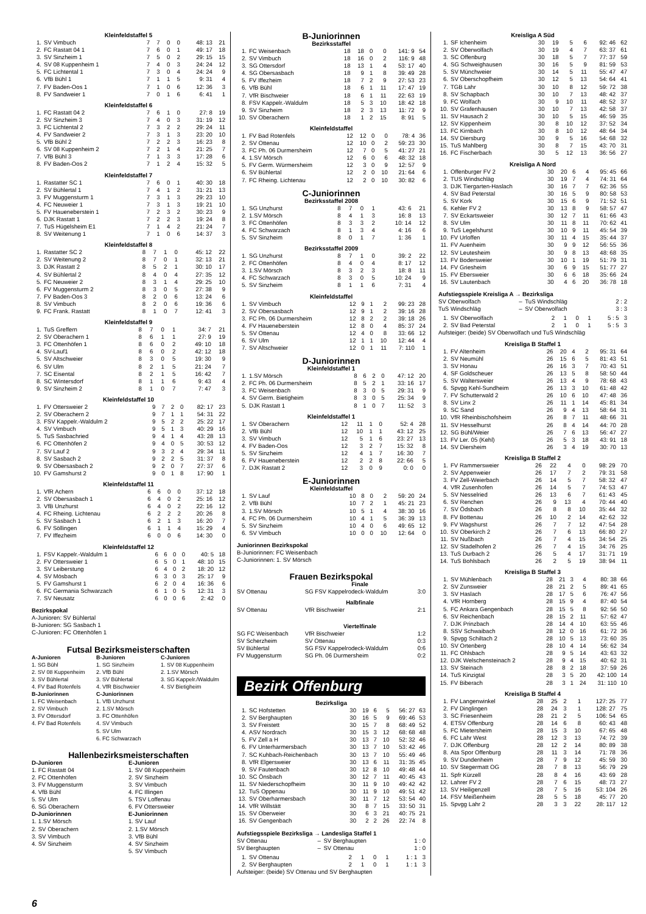Kleinfeldstaffel 5
| 1. | SV Vimbuch | 7 | 7 | 0 | 0 | 48: 13 | 21 |
| 2. | FC Rastatt 04 1 | 7 | 6 | 0 | 1 | 49: 17 | 18 |
| 3. | SV Sinzheim 1 | 7 | 5 | 0 | 2 | 29: 15 | 15 |
| 4. | SV 08 Kuppenheim 1 | 7 | 4 | 0 | 3 | 24: 24 | 12 |
| 5. | FC Lichtental 1 | 7 | 3 | 0 | 4 | 24: 24 | 9 |
| 6. | VfB Bühl 1 | 7 | 1 | 1 | 5 | 9: 31 | 4 |
| 7. | FV Baden-Oos 1 | 7 | 1 | 0 | 6 | 12: 36 | 3 |
| 8. | FV Sandweier 1 | 7 | 0 | 1 | 6 | 6: 41 | 1 |
Kleinfeldstaffel 6
| 1. | FC Rastatt 04 2 | 7 | 6 | 1 | 0 | 27: 8 | 19 |
| 2. | SV Sinzheim 3 | 7 | 4 | 0 | 3 | 31: 19 | 12 |
| 3. | FC Lichtental 2 | 7 | 3 | 2 | 2 | 29: 24 | 11 |
| 4. | FV Sandweier 2 | 7 | 3 | 1 | 3 | 23: 20 | 10 |
| 5. | VfB Bühl 2 | 7 | 2 | 2 | 3 | 16: 23 | 8 |
| 6. | SV 08 Kuppenheim 2 | 7 | 2 | 1 | 4 | 21: 25 | 7 |
| 7. | VfB Bühl 3 | 7 | 1 | 3 | 3 | 17: 28 | 6 |
| 8. | FV Baden-Oos 2 | 7 | 1 | 2 | 4 | 15: 32 | 5 |
Kleinfeldstaffel 7
| 1. | Rastatter SC 1 | 7 | 6 | 0 | 1 | 40: 30 | 18 |
| 2. | SV Bühlertal 1 | 7 | 4 | 1 | 2 | 31: 21 | 13 |
| 3. | FV Muggensturm 1 | 7 | 3 | 1 | 3 | 29: 23 | 10 |
| 4. | FC Neuweier 1 | 7 | 3 | 1 | 3 | 19: 21 | 10 |
| 5. | FV Haueneberstein 1 | 7 | 2 | 3 | 2 | 30: 23 | 9 |
| 6. | DJK Rastatt 1 | 7 | 2 | 2 | 3 | 19: 24 | 8 |
| 7. | TuS Hügelsheim E1 | 7 | 1 | 4 | 2 | 21: 24 | 7 |
| 8. | SV Weitenung 1 | 7 | 1 | 0 | 6 | 14: 37 | 3 |
Kleinfeldstaffel 8
| 1. | Rastatter SC 2 | 8 | 7 | 1 | 0 | 45: 12 | 22 |
| 2. | SV Weitenung 2 | 8 | 7 | 0 | 1 | 32: 13 | 21 |
| 3. | DJK Rastatt 2 | 8 | 5 | 2 | 1 | 30: 10 | 17 |
| 4. | SV Bühlertal 2 | 8 | 4 | 0 | 4 | 27: 35 | 12 |
| 5. | FC Neuweier 2 | 8 | 3 | 1 | 4 | 29: 25 | 10 |
| 6. | FV Muggensturm 2 | 8 | 3 | 0 | 5 | 27: 38 | 9 |
| 7. | FV Baden-Oos 3 | 8 | 2 | 0 | 6 | 13: 24 | 6 |
| 8. | SV Vimbuch | 8 | 2 | 0 | 6 | 19: 36 | 6 |
| 9. | FC Frank. Rastatt | 8 | 1 | 0 | 7 | 12: 41 | 3 |
Kleinfeldstaffel 9
| 1. | TuS Greffern | 8 | 7 | 0 | 1 | 34: 7 | 21 |
| 2. | SV Oberachern 1 | 8 | 6 | 1 | 1 | 27: 9 | 19 |
| 3. | FC Ottenhöfen 1 | 8 | 6 | 0 | 2 | 49: 10 | 18 |
| 4. | SV-Lauf1 | 8 | 6 | 0 | 2 | 42: 12 | 18 |
| 5. | SV Altschweier | 8 | 3 | 0 | 5 | 19: 30 | 9 |
| 6. | SV Ulm | 8 | 2 | 1 | 5 | 21: 24 | 7 |
| 7. | SC Eisental | 8 | 2 | 1 | 5 | 16: 42 | 7 |
| 8. | SC Wintersdorf | 8 | 1 | 1 | 6 | 9: 43 | 4 |
| 9. | SV Sinzheim 2 | 8 | 1 | 0 | 7 | 7: 47 | 3 |
Kleinfeldstaffel 10
| 1. | FV Ottersweier 2 | 9 | 7 | 2 | 0 | 82: 17 | 23 |
| 2. | SV Oberachern 2 | 9 | 7 | 1 | 1 | 54: 31 | 22 |
| 3. | FSV Kappelr.-Waldulm 2 | 9 | 5 | 2 | 2 | 25: 22 | 17 |
| 4. | SV Vimbuch | 9 | 5 | 1 | 3 | 40: 29 | 16 |
| 5. | TuS Sasbachried | 9 | 4 | 1 | 4 | 43: 28 | 13 |
| 6. | FC Ottenhöfen 2 | 9 | 4 | 0 | 5 | 30: 53 | 12 |
| 7. | SV Lauf 2 | 9 | 3 | 2 | 4 | 29: 34 | 11 |
| 8. | SV Sasbach 2 | 9 | 2 | 2 | 5 | 31: 37 | 8 |
| 9. | SV Obersasbach 2 | 9 | 2 | 0 | 7 | 27: 37 | 6 |
| 10. | FV Gamshurst 2 | 9 | 0 | 1 | 8 | 17: 90 | 1 |
Kleinfeldstaffel 11
| 1. | VfR Achern | 6 | 6 | 0 | 0 | 37: 12 | 18 |
| 2. | SV Obersasbach 1 | 6 | 4 | 0 | 2 | 25: 16 | 12 |
| 3. | VfB Unzhurst | 6 | 4 | 0 | 2 | 22: 16 | 12 |
| 4. | FC Rheing. Lichtenau | 6 | 2 | 2 | 2 | 20: 26 | 8 |
| 5. | SV Sasbach 1 | 6 | 2 | 1 | 3 | 16: 20 | 7 |
| 6. | FV Söllingen | 6 | 1 | 1 | 4 | 15: 29 | 4 |
| 7. | FV Iffezheim | 6 | 0 | 0 | 6 | 14: 30 | 0 |
Kleinfeldstaffel 12
| 1. | FSV Kappelr.-Waldulm 1 | 6 | 6 | 0 | 0 | 40: 5 | 18 |
| 2. | FV Ottersweier 1 | 6 | 5 | 0 | 1 | 48: 10 | 15 |
| 3. | SV Leiberstung | 6 | 4 | 0 | 2 | 18: 20 | 12 |
| 4. | SV Mösbach | 6 | 3 | 0 | 3 | 25: 17 | 9 |
| 5. | FV Gamshurst 1 | 6 | 2 | 0 | 4 | 16: 36 | 6 |
| 6. | FC Germania Schwarzach | 6 | 1 | 0 | 5 | 12: 31 | 3 |
| 7. | SV Neusatz | 6 | 0 | 0 | 6 | 2: 42 | 0 |
Bezirkspokal
A-Junioren: SV Bühlertal
B-Junioren: SG Sasbach 1
C-Junioren: FC Ottenhöfen 1
Futsal Bezirksmeisterschaften
A-Junioren
1. SG Bühl
2. SV 08 Kuppenheim
3. SV Bühlertal
4. FV Bad Rotenfels
B-Juniorinnen
1. FC Weisenbach
2. SV Vimbuch
3. FV Ottersdorf
4. FV Bad Rotenfels
B-Junioren
1. SG Sinzheim
2. VfB Bühl
3. SV Bühlertal
4. VfR Bischweier
C-Juniorinnen
1. VfB Unzhurst
2. 1.SV Mörsch
3. FC Ottenhöfen
4. SV Vimbuch
5. SV Ulm
6. FC Schwarzach
C-Junioren
1. SV 08 Kuppenheim
2. 1.SV Mörsch
3. SG Kappelr./Waldulm
4. SV Bietigheim
Hallenbezirksmeisterschaften
D-Junioren
1. FC Rastatt 04
2. FC Ottenhöfen
3. FV Muggensturm
4. VfB Bühl
5. SV Ulm
6. SG Oberachern
D-Juniorinnen
1. 1.SV Mörsch
2. SV Oberachern
3. SV Vimbuch
4. SV Sinzheim
E-Junioren
1. SV 08 Kuppenheim
2. SV Sinzheim
3. SV Vimbuch
4. FC Illingen
5. TSV Loffenau
6. FV Ottersweier
E-Juniorinnen
1. SV Lauf
2. 1.SV Mörsch
3. VfB Bühl
4. SV Sinzheim
5. SV Vimbuch
B-Juniorinnen
Bezirksstaffel
| 1. | FC Weisenbach | 18 | 18 | 0 | 0 | 141: 9 | 54 |
| 2. | SV Vimbuch | 18 | 16 | 0 | 2 | 116: 9 | 48 |
| 3. | SG Ottersdorf | 18 | 13 | 1 | 4 | 53: 17 | 40 |
| 4. | SG Obersasbach | 18 | 9 | 1 | 8 | 39: 49 | 28 |
| 5. | FV Iffezheim | 18 | 7 | 2 | 9 | 27: 53 | 23 |
| 6. | VfB Bühl | 18 | 6 | 1 | 11 | 17: 47 | 19 |
| 7. | VfR Bischweier | 18 | 6 | 1 | 11 | 22: 63 | 19 |
| 8. | FSV Kappelr.-Waldulm | 18 | 5 | 3 | 10 | 18: 42 | 18 |
| 9. | SV Sinzheim | 18 | 2 | 3 | 13 | 11: 72 | 9 |
| 10. | SV Oberachern | 18 | 1 | 2 | 15 | 8: 91 | 5 |
Kleinfeldstaffel
| 1. | FV Bad Rotenfels | 12 | 12 | 0 | 0 | 78: 4 | 36 |
| 2. | SV Ottenau | 12 | 10 | 0 | 2 | 59: 23 | 30 |
| 3. | FC Ph. 06 Durmersheim | 12 | 7 | 0 | 5 | 41: 27 | 21 |
| 4. | 1.SV Mörsch | 12 | 6 | 0 | 6 | 48: 32 | 18 |
| 5. | FV Germ. Würmersheim | 12 | 3 | 0 | 9 | 12: 57 | 9 |
| 6. | SV Bühlertal | 12 | 2 | 0 | 10 | 21: 64 | 6 |
| 7. | FC Rheing. Lichtenau | 12 | 2 | 0 | 10 | 30: 82 | 6 |
C-Juniorinnen
Bezirksstaffel 2008
| 1. | SG Unzhurst | 8 | 7 | 0 | 1 | 43: 6 | 21 |
| 2. | 1.SV Mörsch | 8 | 4 | 1 | 3 | 16: 8 | 13 |
| 3. | FC Ottenhöfen | 8 | 3 | 3 | 2 | 10: 14 | 12 |
| 4. | FC Schwarzach | 8 | 1 | 3 | 4 | 4: 16 | 6 |
| 5. | SV Sinzheim | 8 | 0 | 1 | 7 | 1: 36 | 1 |
Bezirksstaffel 2009
| 1. | SG Unzhurst | 8 | 7 | 1 | 0 | 39: 2 | 22 |
| 2. | FC Ottenhöfen | 8 | 4 | 0 | 4 | 8: 17 | 12 |
| 3. | 1.SV Mörsch | 8 | 3 | 2 | 3 | 18: 8 | 11 |
| 4. | FC Schwarzach | 8 | 3 | 0 | 5 | 10: 24 | 9 |
| 5. | SV Sinzheim | 8 | 1 | 1 | 6 | 7: 31 | 4 |
Kleinfeldstaffel
| 1. | SV Vimbuch | 12 | 9 | 1 | 2 | 99: 23 | 28 |
| 2. | SV Obersasbach | 12 | 9 | 1 | 2 | 39: 16 | 28 |
| 3. | FC Ph. 06 Durmersheim | 12 | 8 | 2 | 2 | 39: 18 | 26 |
| 4. | FV Haueneberstein | 12 | 8 | 0 | 4 | 85: 37 | 24 |
| 5. | SV Ottenau | 12 | 4 | 0 | 8 | 33: 66 | 12 |
| 6. | SV Ulm | 12 | 1 | 1 | 10 | 12: 44 | 4 |
| 7. | SV Altschweier | 12 | 0 | 1 | 11 | 7: 110 | 1 |
D-Juniorinnen
Kleinfeldstaffel 1
| 1. | 1.SV Mörsch | 8 | 6 | 2 | 0 | 47: 12 | 20 |
| 2. | FC Ph. 06 Durmersheim | 8 | 5 | 2 | 1 | 33: 16 | 17 |
| 3. | FC Weisenbach | 8 | 3 | 0 | 5 | 29: 31 | 9 |
| 4. | SV Germ. Bietigheim | 8 | 3 | 0 | 5 | 25: 34 | 9 |
| 5. | DJK Rastatt 1 | 8 | 1 | 0 | 7 | 11: 52 | 3 |
Kleinfeldstaffel 1
| 1. | SV Oberachern | 12 | 11 | 1 | 0 | 52: 4 | 28 |
| 2. | VfB Bühl | 12 | 10 | 1 | 1 | 43: 12 | 25 |
| 3. | SV Vimbuch | 12 | 5 | 1 | 6 | 23: 27 | 13 |
| 4. | FV Baden-Oos | 12 | 3 | 2 | 7 | 15: 32 | 8 |
| 5. | SV Sinzheim | 12 | 4 | 1 | 7 | 16: 30 | 7 |
| 6. | FV Haueneberstein | 12 | 2 | 2 | 8 | 22: 66 | 5 |
| 7. | DJK Rastatt 2 | 12 | 3 | 0 | 9 | 0: 0 | 0 |
E-Juniorinnen
Kleinfeldstaffel
| 1. | SV Lauf | 10 | 8 | 0 | 2 | 59: 20 | 24 |
| 2. | VfB Bühl | 10 | 7 | 2 | 1 | 45: 21 | 23 |
| 3. | 1.SV Mörsch | 10 | 5 | 1 | 4 | 38: 30 | 16 |
| 4. | FC Ph. 06 Durmersheim | 10 | 4 | 1 | 5 | 36: 39 | 13 |
| 5. | SV Sinzheim | 10 | 4 | 0 | 6 | 49: 65 | 12 |
| 6. | SV Vimbuch | 10 | 0 | 0 | 10 | 12: 64 | 0 |
Juniorinnen Bezirkspokal
B-Juniorinnen: FC Weisenbach
C-Juniorinnen: 1. SV Mörsch
Frauen Bezirkspokal
| | Finale | |
| SV Ottenau | SG FSV Kappelrodeck-Waldulm | 3:0 |
| | Halbfinale | |
| SV Ottenau | VfR Bischweier | 2:1 |
| | Viertelfinale | |
| SG FC Weisenbach | VfR Bischweier | 1:2 |
| SV Scherzheim | SV Ottenau | 0:3 |
| SV Bühlertal | SG FSV Kappelrodeck-Waldulm | 0:6 |
| FV Muggensturm | SG Ph. 06 Durmersheim | 0:2 |
Bezirk Offenburg
Bezirksliga
| 1. | SC Hofstetten | 30 | 19 | 6 | 5 | 56: 27 | 63 |
| 2. | SV Berghaupten | 30 | 16 | 5 | 9 | 69: 46 | 53 |
| 3. | SV Freistett | 30 | 15 | 7 | 8 | 68: 49 | 52 |
| 4. | ASV Nordrach | 30 | 15 | 3 | 12 | 68: 68 | 48 |
| 5. | FV Zell a H | 30 | 13 | 7 | 10 | 52: 32 | 46 |
| 6. | FV Unterharmersbach | 30 | 13 | 7 | 10 | 53: 42 | 46 |
| 7. | SC Kuhbach-Reichenbach | 30 | 13 | 7 | 10 | 55: 49 | 46 |
| 8. | VfR Elgersweier | 30 | 13 | 6 | 11 | 31: 35 | 45 |
| 9. | SV Fautenbach | 30 | 12 | 8 | 10 | 49: 48 | 44 |
| 10. | SC Önsbach | 30 | 12 | 7 | 11 | 40: 45 | 43 |
| 11. | SV Niederschopfheim | 30 | 11 | 9 | 10 | 49: 42 | 42 |
| 12. | TuS Oppenau | 30 | 11 | 9 | 10 | 49: 51 | 42 |
| 13. | SV Oberharmersbach | 30 | 11 | 7 | 12 | 53: 54 | 40 |
| 14. | VfR Willstätt | 30 | 8 | 7 | 15 | 33: 50 | 31 |
| 15. | SV Oberweier | 30 | 6 | 3 | 21 | 40: 75 | 21 |
| 16. | SV Gengenbach | 30 | 2 | 2 | 26 | 22: 74 | 8 |
Aufstiegsspiele Bezirksliga → Landesliga Staffel 1
| SV Ottenau | – | SV Berghaupten | 1 : 0 |
| SV Berghaupten | – | SV Ottenau | 1 : 0 |
| 1. | SV Ottenau | 2 | 1 | 0 | 1 | 1 : 1 | 3 |
| 2. | SV Berghaupten | 2 | 1 | 0 | 1 | 1 : 1 | 3 |
Aufsteiger: (beide) SV Ottenau und SV Berghaupten
Kreisliga A Süd
| 1. | SF Ichenheim | 30 | 19 | 5 | 6 | 92: 46 | 62 |
| 2. | SV Oberwolfach | 30 | 19 | 4 | 7 | 63: 37 | 61 |
| 3. | SC Offenburg | 30 | 18 | 5 | 7 | 77: 37 | 59 |
| 4. | SG Schweighausen | 30 | 16 | 5 | 9 | 81: 59 | 53 |
| 5. | SV Münchweier | 30 | 14 | 5 | 11 | 55: 47 | 47 |
| 6. | SV Oberschopfheim | 30 | 12 | 5 | 13 | 54: 64 | 41 |
| 7. | TGB Lahr | 30 | 10 | 8 | 12 | 59: 72 | 38 |
| 8. | SV Schapbach | 30 | 10 | 7 | 13 | 48: 42 | 37 |
| 9. | FC Wolfach | 30 | 9 | 10 | 11 | 48: 52 | 37 |
| 10. | SV Grafenhausen | 30 | 10 | 7 | 13 | 42: 58 | 37 |
| 11. | SV Hausach 2 | 30 | 10 | 5 | 15 | 46: 59 | 35 |
| 12. | SV Kippenheim | 30 | 8 | 10 | 12 | 37: 52 | 34 |
| 13. | FC Kirnbach | 30 | 8 | 10 | 12 | 48: 64 | 34 |
| 14. | SV Diersburg | 30 | 9 | 5 | 16 | 54: 68 | 32 |
| 15. | TuS Mahlberg | 30 | 8 | 7 | 15 | 43: 70 | 31 |
| 16. | FC Fischerbach | 30 | 5 | 12 | 13 | 36: 56 | 27 |
Kreisliga A Nord
| 1. | Offenburger FV 2 | 30 | 20 | 6 | 4 | 95: 45 | 66 |
| 2. | TUS Windschläg | 30 | 19 | 7 | 4 | 74: 31 | 64 |
| 3. | DJK Tiergarten-Haslach | 30 | 16 | 7 | 7 | 62: 36 | 55 |
| 4. | SV Bad Peterstal | 30 | 16 | 5 | 9 | 80: 58 | 53 |
| 5. | SV Kork | 30 | 15 | 6 | 9 | 71: 52 | 51 |
| 6. | Kehler FV 2 | 30 | 13 | 8 | 9 | 58: 57 | 47 |
| 7. | SV Eckartsweier | 30 | 12 | 7 | 11 | 61: 66 | 43 |
| 8. | SV Ulm | 30 | 11 | 8 | 11 | 70: 62 | 41 |
| 9. | TuS Legelshurst | 30 | 10 | 9 | 11 | 45: 54 | 39 |
| 10. | FV Urloffen | 30 | 11 | 4 | 15 | 35: 44 | 37 |
| 11. | FV Auenheim | 30 | 9 | 9 | 12 | 56: 55 | 36 |
| 12. | SV Leutesheim | 30 | 9 | 8 | 13 | 48: 68 | 35 |
| 13. | FV Bodersweier | 30 | 10 | 1 | 19 | 51: 79 | 31 |
| 14. | FV Griesheim | 30 | 6 | 9 | 15 | 51: 77 | 27 |
| 15. | FV Ebersweier | 30 | 6 | 6 | 18 | 35: 66 | 24 |
| 16. | SV Lautenbach | 30 | 4 | 6 | 20 | 36: 78 | 18 |
Aufstiegsspiele Kreisliga A → Bezirksliga
| SV Oberwolfach | – | TuS Windschläg | 2 : 2 |
| TuS Windschläg | – | SV Oberwolfach | 3 : 3 |
| 1. | SV Oberwolfach | 2 | 1 | 0 | 1 | 5 : 5 | 3 |
| 2. | SV Bad Peterstal | 2 | 1 | 0 | 1 | 5 : 5 | 3 |
Aufsteiger: (beide) SV Oberwolfach und TuS Windschläg
Kreisliga B Staffel 1
| 1. | FV Altenheim | 26 | 20 | 4 | 2 | 95: 31 | 64 |
| 2. | SV Neumühl | 26 | 15 | 6 | 5 | 81: 43 | 51 |
| 3. | SV Honau | 26 | 16 | 3 | 7 | 70: 43 | 51 |
| 4. | SF Goldscheuer | 26 | 13 | 5 | 8 | 58: 50 | 44 |
| 5. | SV Waltersweier | 26 | 13 | 4 | 9 | 78: 68 | 43 |
| 6. | Spvgg Kehl-Sundheim | 26 | 13 | 3 | 10 | 61: 48 | 42 |
| 7. | FV Schutterwald 2 | 26 | 10 | 6 | 10 | 47: 48 | 36 |
| 8. | SV Linx 2 | 26 | 11 | 1 | 14 | 45: 81 | 34 |
| 9. | SC Sand | 26 | 9 | 4 | 13 | 58: 64 | 31 |
| 10. | VfR Rheinbischofsheim | 26 | 8 | 7 | 11 | 48: 66 | 31 |
| 11. | SV Hesselhurst | 26 | 8 | 4 | 14 | 44: 70 | 28 |
| 12. | SG Bühl/Weier | 26 | 7 | 6 | 13 | 56: 47 | 27 |
| 13. | FV Ler. 05 (Kehl) | 26 | 5 | 3 | 18 | 43: 91 | 18 |
| 14. | SV Diersheim | 26 | 3 | 4 | 19 | 30: 70 | 13 |
Kreisliga B Staffel 2
| 1. | FV Rammersweier | 26 | 22 | 4 | 0 | 98: 29 | 70 |
| 2. | SV Appenweier | 26 | 17 | 7 | 2 | 79: 31 | 58 |
| 3. | FV Zell-Weierbach | 26 | 14 | 5 | 7 | 58: 32 | 47 |
| 4. | VfR Zusenhofen | 26 | 14 | 5 | 7 | 74: 53 | 47 |
| 5. | SV Nesselried | 26 | 13 | 6 | 7 | 61: 43 | 45 |
| 6. | SV Renchen | 26 | 9 | 13 | 4 | 70: 44 | 40 |
| 7. | SV Ödsbach | 26 | 8 | 8 | 10 | 35: 44 | 32 |
| 8. | FV Bottenau | 26 | 10 | 2 | 14 | 42: 62 | 32 |
| 9. | FV Wagshurst | 26 | 7 | 7 | 12 | 47: 54 | 28 |
| 10. | SV Oberkirch 2 | 26 | 7 | 6 | 13 | 66: 80 | 27 |
| 11. | SV Nußbach | 26 | 7 | 4 | 15 | 34: 54 | 25 |
| 12. | SV Stadelhofen 2 | 26 | 7 | 4 | 15 | 34: 76 | 25 |
| 13. | TuS Durbach 2 | 26 | 5 | 4 | 17 | 31: 71 | 19 |
| 14. | TuS Bohlsbach | 26 | 2 | 5 | 19 | 38: 94 | 11 |
Kreisliga B Staffel 3
| 1. | SV Mühlenbach | 28 | 21 | 3 | 4 | 80: 38 | 66 |
| 2. | SV Zunsweier | 28 | 21 | 2 | 5 | 89: 41 | 65 |
| 3. | SV Haslach | 28 | 17 | 5 | 6 | 76: 47 | 56 |
| 4. | VfR Hornberg | 28 | 15 | 9 | 4 | 87: 40 | 54 |
| 5. | FC Ankara Gengenbach | 28 | 15 | 5 | 8 | 92: 56 | 50 |
| 6. | SV Reichenbach | 28 | 15 | 2 | 11 | 57: 62 | 47 |
| 7. | DJK Prinzbach | 28 | 14 | 4 | 10 | 63: 55 | 46 |
| 8. | SSV Schwaibach | 28 | 12 | 0 | 16 | 61: 72 | 36 |
| 9. | Spvgg Schiltach 2 | 28 | 10 | 5 | 13 | 73: 60 | 35 |
| 10. | SV Ortenberg | 28 | 10 | 4 | 14 | 56: 62 | 34 |
| 11. | FC Ohlsbach | 28 | 9 | 5 | 14 | 43: 63 | 32 |
| 12. | DJK Welschensteinach 2 | 28 | 9 | 4 | 15 | 40: 62 | 31 |
| 13. | SV Steinach | 28 | 8 | 2 | 18 | 37: 59 | 26 |
| 14. | TuS Kinzigtal | 28 | 3 | 5 | 20 | 42: 100 | 14 |
| 15. | FV Biberach | 28 | 3 | 1 | 24 | 31: 110 | 10 |
Kreisliga B Staffel 4
| 1. | FV Langenwinkel | 28 | 25 | 2 | 1 | 127: 25 | 77 |
| 2. | FV Dinglingen | 28 | 24 | 3 | 1 | 128: 27 | 75 |
| 3. | SC Friesenheim | 28 | 21 | 2 | 5 | 106: 54 | 65 |
| 4. | ETSV Offenburg | 28 | 14 | 6 | 8 | 60: 43 | 48 |
| 5. | FC Mietersheim | 28 | 15 | 3 | 10 | 67: 65 | 48 |
| 6. | FC Lahr West | 28 | 12 | 3 | 13 | 74: 72 | 39 |
| 7. | DJK Offenburg | 28 | 12 | 2 | 14 | 80: 89 | 38 |
| 8. | Ata Spor Offenburg | 28 | 11 | 3 | 14 | 71: 78 | 36 |
| 9. | SV Dundenheim | 28 | 7 | 9 | 12 | 45: 59 | 30 |
| 10. | SV Stegermatt OG | 28 | 7 | 8 | 13 | 56: 79 | 29 |
| 11. | Spfr Kürzell | 28 | 8 | 4 | 16 | 43: 69 | 28 |
| 12. | Lahrer FV 2 | 28 | 7 | 6 | 15 | 48: 73 | 27 |
| 13. | SV Heiligenzell | 28 | 7 | 5 | 16 | 53: 104 | 26 |
| 14. | FSV Meißenheim | 28 | 5 | 5 | 18 | 45: 77 | 20 |
| 15. | Spvgg Lahr 2 | 28 | 3 | 3 | 22 | 28: 117 | 12 |
6